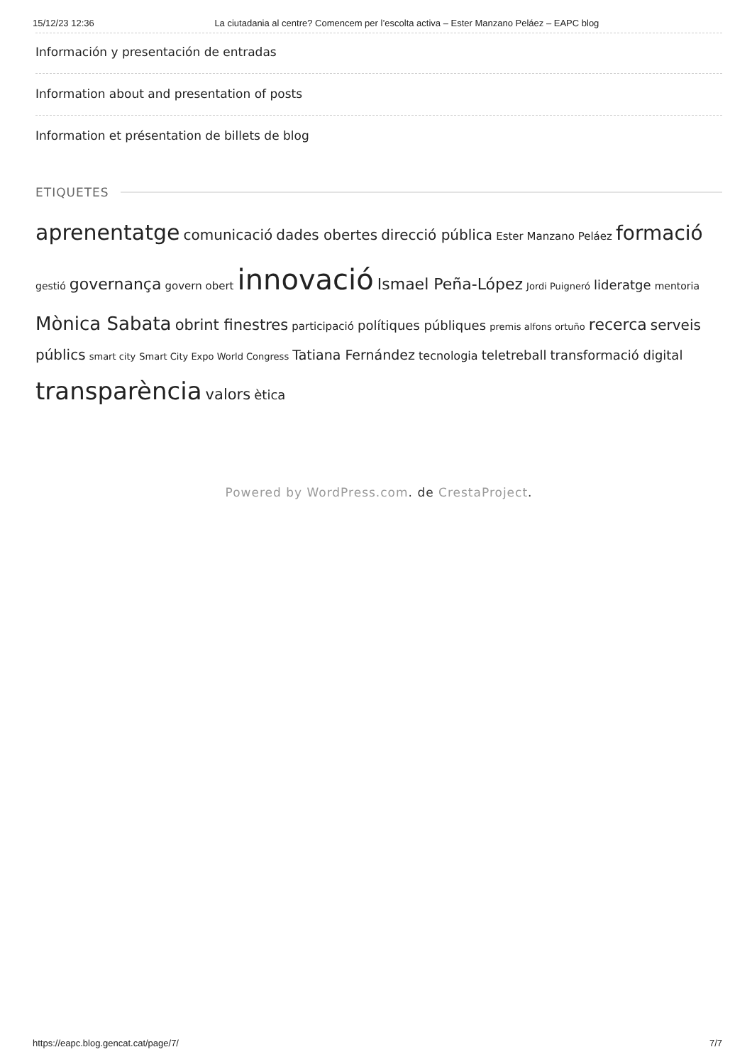15/12/23 12:36 La ciutadania al centre? Comencem per l’escolta activa – Ester Manzano Peláez – EAPC blog
Información y presentación de entradas
Information about and presentation of posts
Information et présentation de billets de blog
ETIQUETES
aprenentatge comunicació dades obertes direcció pública Ester Manzano Peláez formació gestió governança govern obert innovació Ismael Peña-López Jordi Puigneró lideratge mentoria Mònica Sabata obrint finestres participació polítiques públiques premis alfons ortuño recerca serveis públics smart city Smart City Expo World Congress Tatiana Fernández tecnologia teletreball transformació digital transparència valors ètica
Powered by WordPress.com. de CrestaProject.
https://eapc.blog.gencat.cat/page/7/ 7/7